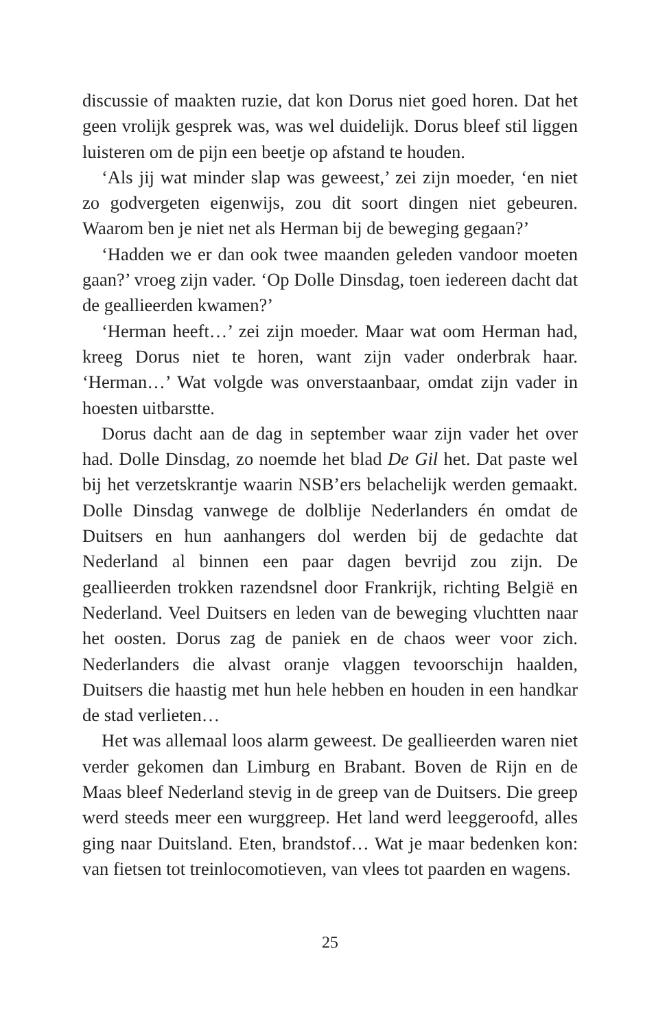discussie of maakten ruzie, dat kon Dorus niet goed horen. Dat het geen vrolijk gesprek was, was wel duidelijk. Dorus bleef stil liggen luisteren om de pijn een beetje op afstand te houden.
‘Als jij wat minder slap was geweest,’ zei zijn moeder, ‘en niet zo godvergeten eigenwijs, zou dit soort dingen niet gebeuren. Waarom ben je niet net als Herman bij de beweging gegaan?’
‘Hadden we er dan ook twee maanden geleden vandoor moeten gaan?’ vroeg zijn vader. ‘Op Dolle Dinsdag, toen iedereen dacht dat de geallieerden kwamen?’
‘Herman heeft…’ zei zijn moeder. Maar wat oom Herman had, kreeg Dorus niet te horen, want zijn vader onderbrak haar. ‘Herman…’ Wat volgde was onverstaanbaar, omdat zijn vader in hoesten uitbarstte.
Dorus dacht aan de dag in september waar zijn vader het over had. Dolle Dinsdag, zo noemde het blad De Gil het. Dat paste wel bij het verzetskrantje waarin NSB’ers belachelijk werden gemaakt. Dolle Dinsdag vanwege de dolblije Nederlanders én omdat de Duitsers en hun aanhangers dol werden bij de gedachte dat Nederland al binnen een paar dagen bevrijd zou zijn. De geallieerden trokken razendsnel door Frankrijk, richting België en Nederland. Veel Duitsers en leden van de beweging vluchtten naar het oosten. Dorus zag de paniek en de chaos weer voor zich. Nederlanders die alvast oranje vlaggen tevoorschijn haalden, Duitsers die haastig met hun hele hebben en houden in een handkar de stad verlieten…
Het was allemaal loos alarm geweest. De geallieerden waren niet verder gekomen dan Limburg en Brabant. Boven de Rijn en de Maas bleef Nederland stevig in de greep van de Duitsers. Die greep werd steeds meer een wurggreep. Het land werd leeggeroofd, alles ging naar Duitsland. Eten, brandstof… Wat je maar bedenken kon: van fietsen tot treinlocomotieven, van vlees tot paarden en wagens.
25